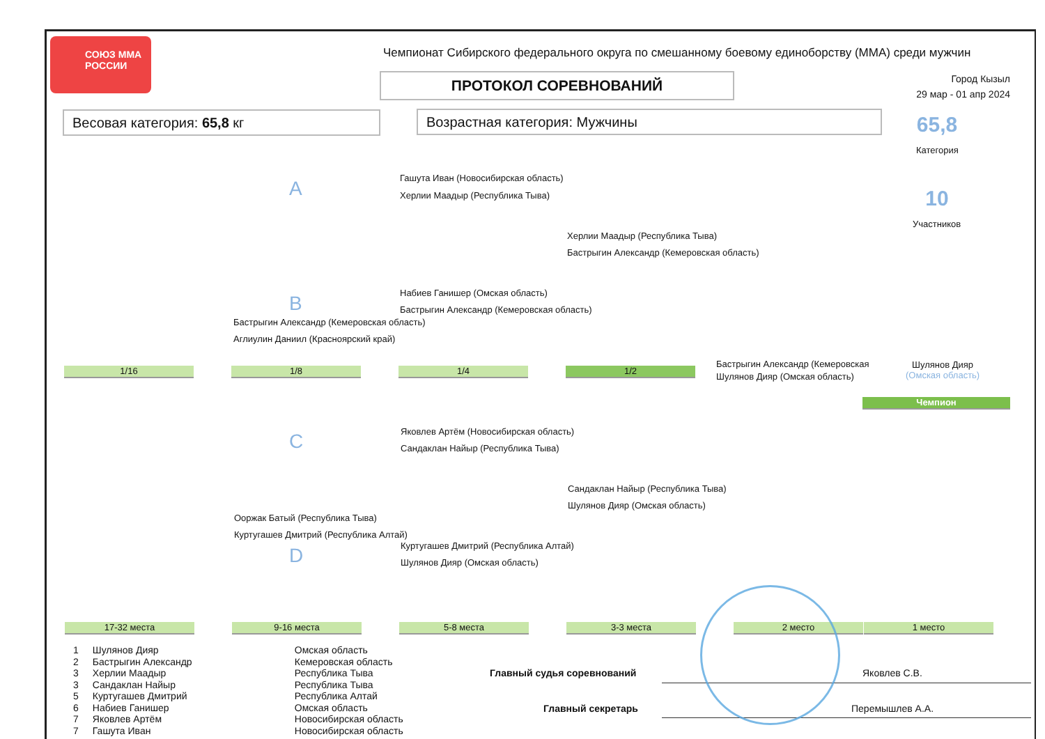СОЮЗ ММА РОССИИ
Чемпионат Сибирского федерального округа по смешанному боевому единоборству (ММА) среди мужчин
ПРОТОКОЛ СОРЕВНОВАНИЙ
Город Кызыл
29 мар - 01 апр 2024
Весовая категория: 65,8 кг Возрастная категория: Мужчины 65,8
Категория
10
Участников
A
B
C
D
Гашута Иван (Новосибирская область)
Херлии Маадыр (Республика Тыва)
Херлии Маадыр (Республика Тыва)
Бастрыгин Александр (Кемеровская область)
Набиев Ганишер (Омская область)
Бастрыгин Александр (Кемеровская область)
Бастрыгин Александр (Кемеровская область)
Аглиулин Даниил (Красноярский край)
1/16 1/8 1/4 1/2
Бастрыгин Александр (Кемеровская
Шулянов Дияр (Омская область)
Шулянов Дияр
(Омская область)
Чемпион
Яковлев Артём (Новосибирская область)
Сандаклан Найыр (Республика Тыва)
Сандаклан Найыр (Республика Тыва)
Шулянов Дияр (Омская область)
Ооржак Батый (Республика Тыва)
Куртугашев Дмитрий (Республика Алтай)
Куртугашев Дмитрий (Республика Алтай)
Шулянов Дияр (Омская область)
17-32 места 9-16 места 5-8 места 3-3 места 2 место 1 место
| 1 | Шулянов Дияр | Омская область |
| 2 | Бастрыгин Александр | Кемеровская область |
| 3 | Херлии Маадыр | Республика Тыва |
| 3 | Сандаклан Найыр | Республика Тыва |
| 5 | Куртугашев Дмитрий | Республика Алтай |
| 6 | Набиев Ганишер | Омская область |
| 7 | Яковлев Артём | Новосибирская область |
| 7 | Гашута Иван | Новосибирская область |
Главный судья соревнований Яковлев С.В.
Главный секретарь Перемышлев А.А.